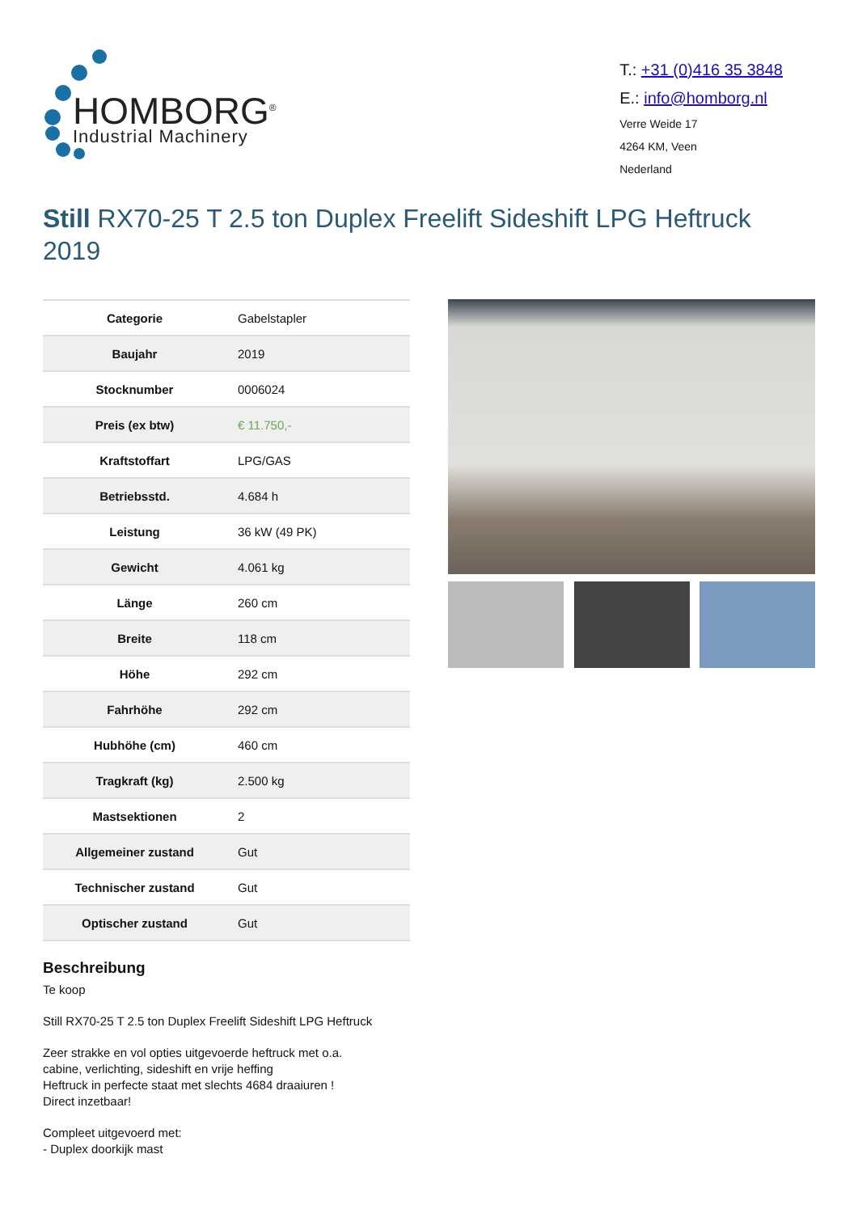HOMBORG<sup>®</sup>
Industrial Machinery
T.: +31 (0)416 35 3848
E.: info@homborg.nl
Verre Weide 17
4264 KM, Veen
Nederland
Still RX70-25 T 2.5 ton Duplex Freelift Sideshift LPG Heftruck 2019
| Categorie | Gabelstapler |
| Baujahr | 2019 |
| Stocknumber | 0006024 |
| Preis (ex btw) | € 11.750,- |
| Kraftstoffart | LPG/GAS |
| Betriebsstd. | 4.684 h |
| Leistung | 36 kW (49 PK) |
| Gewicht | 4.061 kg |
| Länge | 260 cm |
| Breite | 118 cm |
| Höhe | 292 cm |
| Fahrhöhe | 292 cm |
| Hubhöhe (cm) | 460 cm |
| Tragkraft (kg) | 2.500 kg |
| Mastsektionen | 2 |
| Allgemeiner zustand | Gut |
| Technischer zustand | Gut |
| Optischer zustand | Gut |
Beschreibung
Te koop
Still RX70-25 T 2.5 ton Duplex Freelift Sideshift LPG Heftruck
Zeer strakke en vol opties uitgevoerde heftruck met o.a.
cabine, verlichting, sideshift en vrije heffing
Heftruck in perfecte staat met slechts 4684 draaiuren !
Direct inzetbaar!
Compleet uitgevoerd met:
- Duplex doorkijk mast